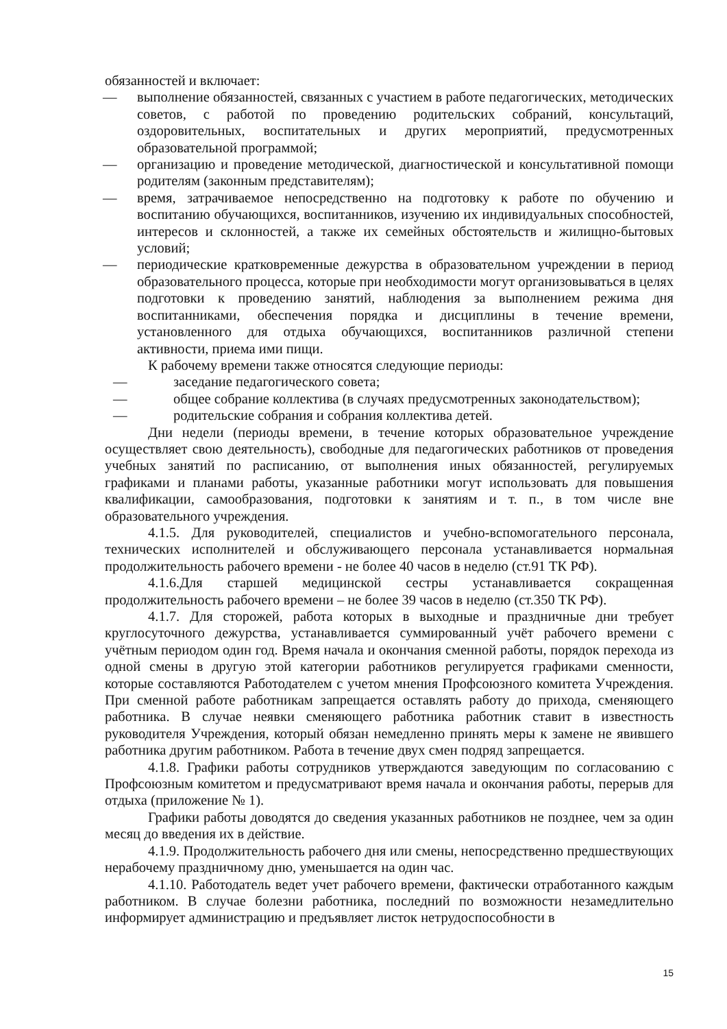обязанностей и включает:
— выполнение обязанностей, связанных с участием в работе педагогических, методических советов, с работой по проведению родительских собраний, консультаций, оздоровительных, воспитательных и других мероприятий, предусмотренных образовательной программой;
— организацию и проведение методической, диагностической и консультативной помощи родителям (законным представителям);
— время, затрачиваемое непосредственно на подготовку к работе по обучению и воспитанию обучающихся, воспитанников, изучению их индивидуальных способностей, интересов и склонностей, а также их семейных обстоятельств и жилищно-бытовых условий;
— периодические кратковременные дежурства в образовательном учреждении в период образовательного процесса, которые при необходимости могут организовываться в целях подготовки к проведению занятий, наблюдения за выполнением режима дня воспитанниками, обеспечения порядка и дисциплины в течение времени, установленного для отдыха обучающихся, воспитанников различной степени активности, приема ими пищи.
К рабочему времени также относятся следующие периоды:
— заседание педагогического совета;
— общее собрание коллектива (в случаях предусмотренных законодательством);
— родительские собрания и собрания коллектива детей.
Дни недели (периоды времени, в течение которых образовательное учреждение осуществляет свою деятельность), свободные для педагогических работников от проведения учебных занятий по расписанию, от выполнения иных обязанностей, регулируемых графиками и планами работы, указанные работники могут использовать для повышения квалификации, самообразования, подготовки к занятиям и т. п., в том числе вне образовательного учреждения.
4.1.5. Для руководителей, специалистов и учебно-вспомогательного персонала, технических исполнителей и обслуживающего персонала устанавливается нормальная продолжительность рабочего времени - не более 40 часов в неделю (ст.91 ТК РФ).
4.1.6.Для старшей медицинской сестры устанавливается сокращенная продолжительность рабочего времени – не более 39 часов в неделю (ст.350 ТК РФ).
4.1.7. Для сторожей, работа которых в выходные и праздничные дни требует круглосуточного дежурства, устанавливается суммированный учёт рабочего времени с учётным периодом один год. Время начала и окончания сменной работы, порядок перехода из одной смены в другую этой категории работников регулируется графиками сменности, которые составляются Работодателем с учетом мнения Профсоюзного комитета Учреждения. При сменной работе работникам запрещается оставлять работу до прихода, сменяющего работника. В случае неявки сменяющего работника работник ставит в известность руководителя Учреждения, который обязан немедленно принять меры к замене не явившего работника другим работником. Работа в течение двух смен подряд запрещается.
4.1.8. Графики работы сотрудников утверждаются заведующим по согласованию с Профсоюзным комитетом и предусматривают время начала и окончания работы, перерыв для отдыха (приложение № 1).
Графики работы доводятся до сведения указанных работников не позднее, чем за один месяц до введения их в действие.
4.1.9. Продолжительность рабочего дня или смены, непосредственно предшествующих нерабочему праздничному дню, уменьшается на один час.
4.1.10. Работодатель ведет учет рабочего времени, фактически отработанного каждым работником. В случае болезни работника, последний по возможности незамедлительно информирует администрацию и предъявляет листок нетрудоспособности в
15